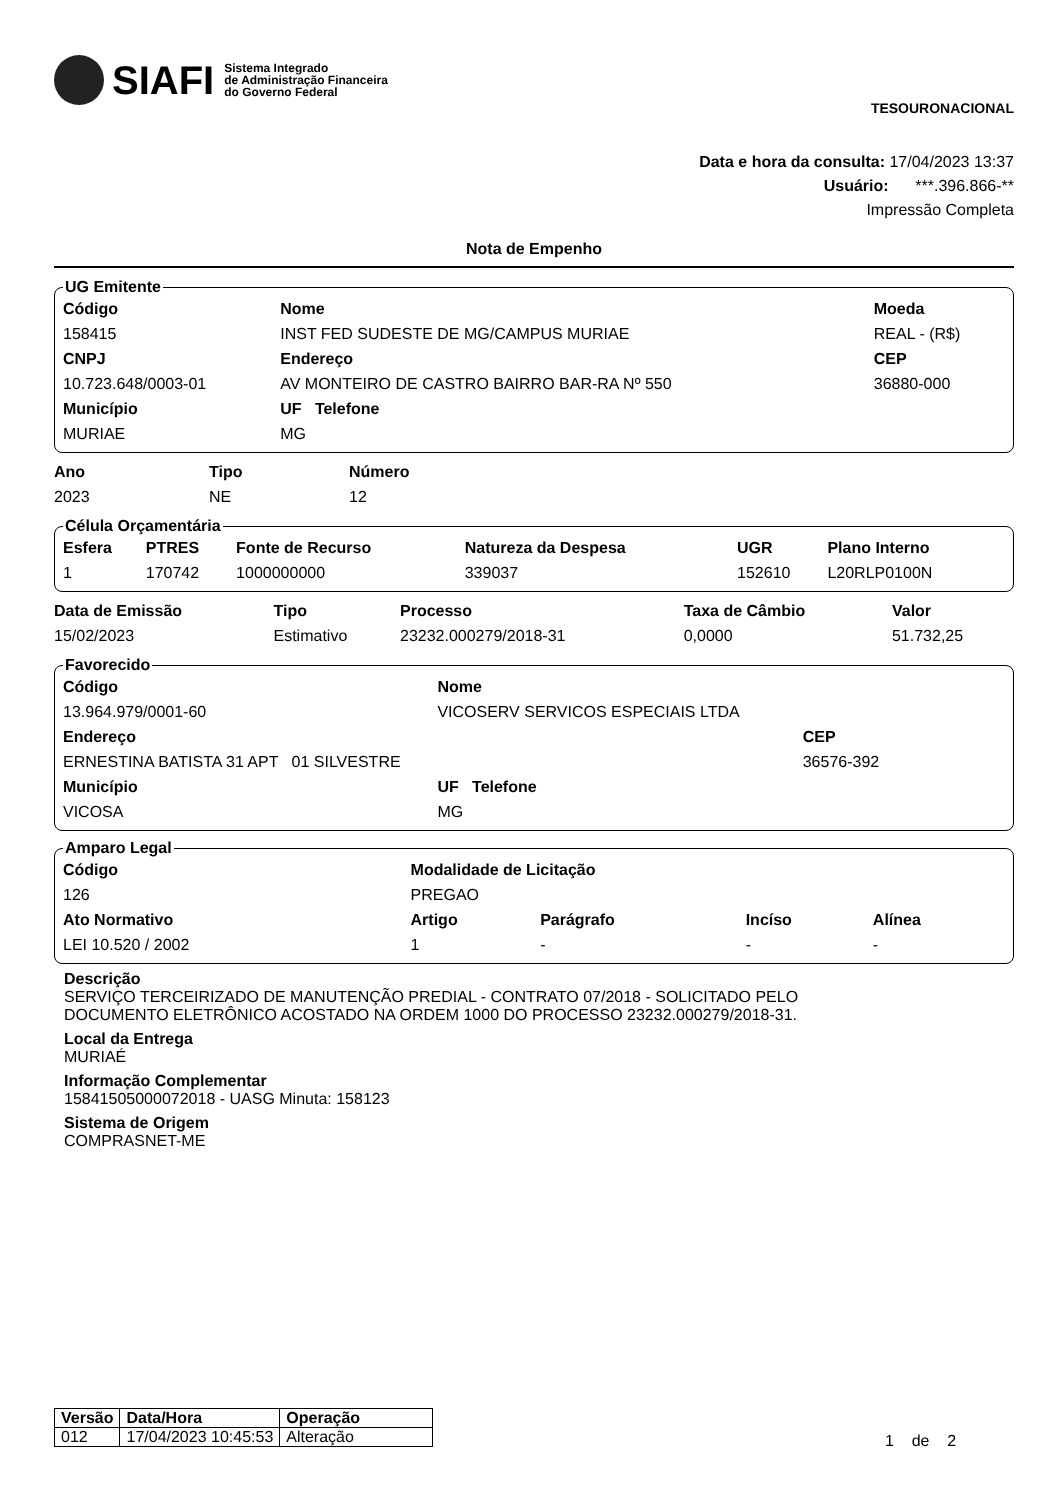SIAFI Sistema Integrado
de Administração Financeira
do Governo Federal
TESOURONACIONAL
Data e hora da consulta: 17/04/2023 13:37
Usuário: ***.396.866-**
Impressão Completa
Nota de Empenho
UG Emitente
| Código | Nome | | Moeda |
| --- | --- | --- | --- |
| 158415 | INST FED SUDESTE DE MG/CAMPUS MURIAE | | REAL - (R$) |
| CNPJ | Endereço | | CEP |
| 10.723.648/0003-01 | AV MONTEIRO DE CASTRO BAIRRO BAR-RA Nº 550 | | 36880-000 |
| Município | UF Telefone | | |
| MURIAE | MG | | |
| Ano | Tipo | Número |
| --- | --- | --- |
| 2023 | NE | 12 |
Célula Orçamentária
| Esfera | PTRES | Fonte de Recurso | Natureza da Despesa | UGR | Plano Interno |
| --- | --- | --- | --- | --- | --- |
| 1 | 170742 | 1000000000 | 339037 | 152610 | L20RLP0100N |
| Data de Emissão | Tipo | Processo | Taxa de Câmbio | Valor |
| --- | --- | --- | --- | --- |
| 15/02/2023 | Estimativo | 23232.000279/2018-31 | 0,0000 | 51.732,25 |
Favorecido
| Código | Nome | |
| --- | --- | --- |
| 13.964.979/0001-60 | VICOSERV SERVICOS ESPECIAIS LTDA | |
| Endereço | | CEP |
| ERNESTINA BATISTA 31 APT 01 SILVESTRE | | 36576-392 |
| Município | UF Telefone | |
| VICOSA | MG | |
Amparo Legal
| Código | Modalidade de Licitação | | | |
| --- | --- | --- | --- | --- |
| 126 | PREGAO | | | |
| Ato Normativo | Artigo | Parágrafo | Incíso | Alínea |
| LEI 10.520 / 2002 | 1 | - | - | - |
Descrição
SERVIÇO TERCEIRIZADO DE MANUTENÇÃO PREDIAL - CONTRATO 07/2018 - SOLICITADO PELO
DOCUMENTO ELETRÔNICO ACOSTADO NA ORDEM 1000 DO PROCESSO 23232.000279/2018-31.
Local da Entrega
MURIAÉ
Informação Complementar
15841505000072018 - UASG Minuta: 158123
Sistema de Origem
COMPRASNET-ME
| Versão | Data/Hora | Operação |
| --- | --- | --- |
| 012 | 17/04/2023 10:45:53 | Alteração |
1 de 2